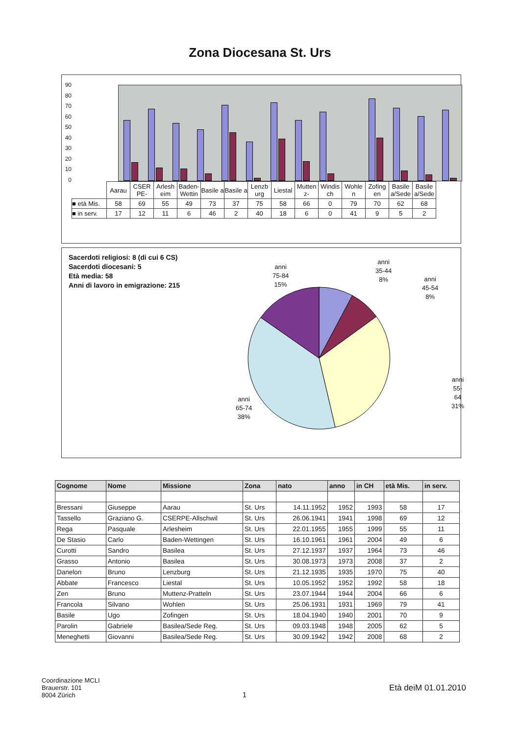Zona Diocesana St. Urs
90
80
70
60
50
40
30
20
10
0
| | Aarau | CSER PE- | Arlesh eim | Baden- Wettin | Basile a | Basile a | Lenzb urg | Liestal | Mutten z- | Windis ch | Wohle n | Zofing en | Basile a/Sede | Basile a/Sede |
| ■ età Mis. | 58 | 69 | 55 | 49 | 73 | 37 | 75 | 58 | 66 | 0 | 79 | 70 | 62 | 68 |
| ■ in serv. | 17 | 12 | 11 | 6 | 46 | 2 | 40 | 18 | 6 | 0 | 41 | 9 | 5 | 2 |
Sacerdoti religiosi: 8 (di cui 6 CS)
Sacerdoti diocesani: 5
Età media: 58
Anni di lavoro in emigrazione: 215
anni
75-84
15%
anni
35-44
8%
anni
45-54
8%
anni
55-64
31%
anni
65-74
38%
| Cognome | Nome | Missione | Zona | nato | anno | in CH | età Mis. | in serv. |
| --- | --- | --- | --- | --- | --- | --- | --- | --- |
| Bressani | Giuseppe | Aarau | St. Urs | 14.11.1952 | 1952 | 1993 | 58 | 17 |
| Tassello | Graziano G. | CSERPE-Allschwil | St. Urs | 26.06.1941 | 1941 | 1998 | 69 | 12 |
| Rega | Pasquale | Arlesheim | St. Urs | 22.01.1955 | 1955 | 1999 | 55 | 11 |
| De Stasio | Carlo | Baden-Wettingen | St. Urs | 16.10.1961 | 1961 | 2004 | 49 | 6 |
| Curotti | Sandro | Basilea | St. Urs | 27.12.1937 | 1937 | 1964 | 73 | 46 |
| Grasso | Antonio | Basilea | St. Urs | 30.08.1973 | 1973 | 2008 | 37 | 2 |
| Danelon | Bruno | Lenzburg | St. Urs | 21.12.1935 | 1935 | 1970 | 75 | 40 |
| Abbate | Francesco | Liestal | St. Urs | 10.05.1952 | 1952 | 1992 | 58 | 18 |
| Zen | Bruno | Muttenz-Pratteln | St. Urs | 23.07.1944 | 1944 | 2004 | 66 | 6 |
| Francola | Silvano | Wohlen | St. Urs | 25.06.1931 | 1931 | 1969 | 79 | 41 |
| Basile | Ugo | Zofingen | St. Urs | 18.04.1940 | 1940 | 2001 | 70 | 9 |
| Parolin | Gabriele | Basilea/Sede Reg. | St. Urs | 09.03.1948 | 1948 | 2005 | 62 | 5 |
| Meneghetti | Giovanni | Basilea/Sede Reg. | St. Urs | 30.09.1942 | 1942 | 2008 | 68 | 2 |
Coordinazione MCLI
Brauerstr. 101
8004 Zürich
1 Età deiM 01.01.2010